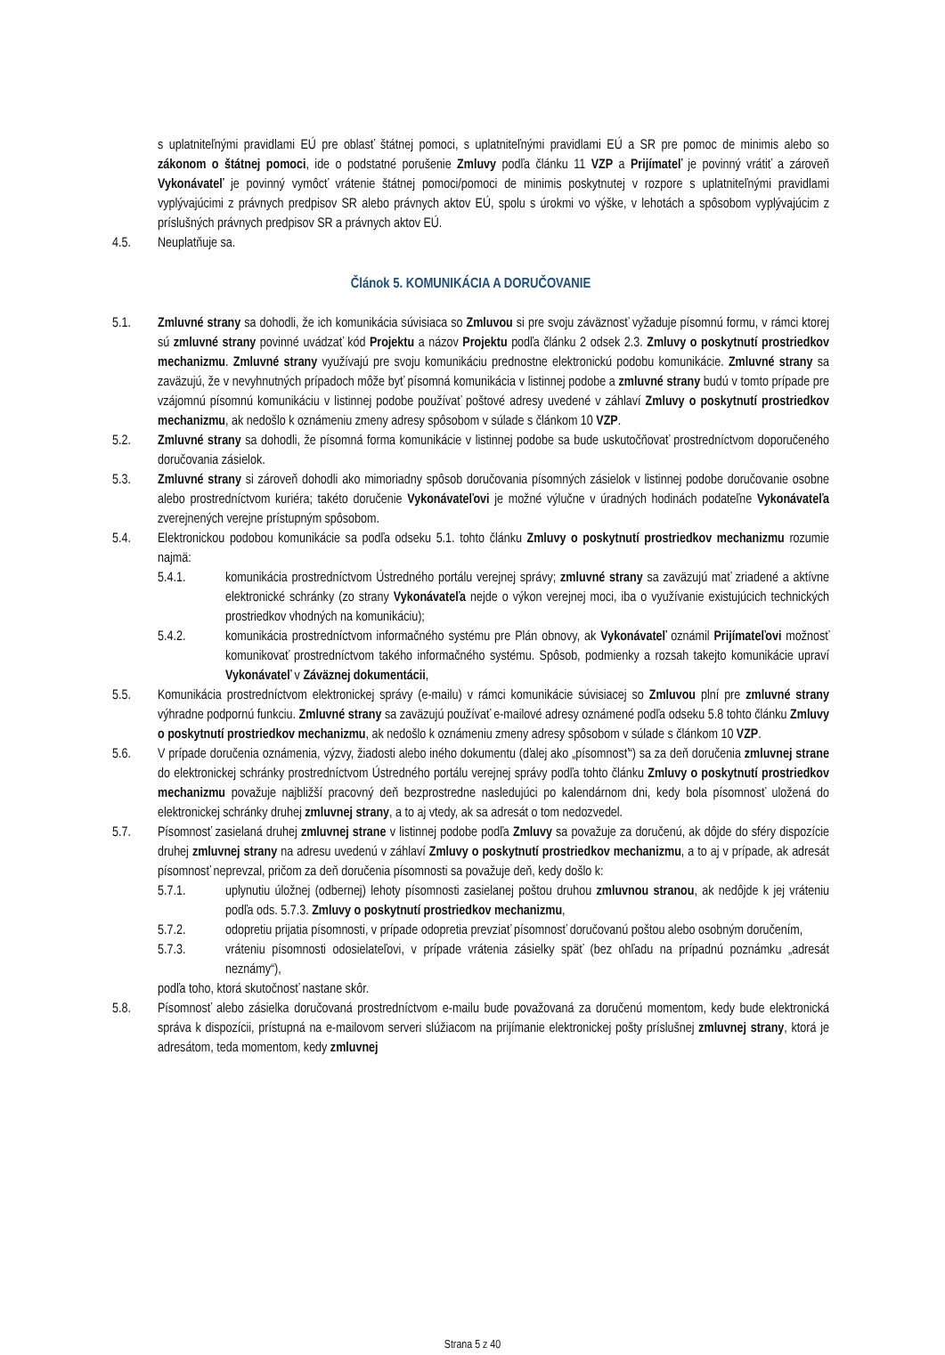s uplatniteľnými pravidlami EÚ pre oblasť štátnej pomoci, s uplatniteľnými pravidlami EÚ a SR pre pomoc de minimis alebo so zákonom o štátnej pomoci, ide o podstatné porušenie Zmluvy podľa článku 11 VZP a Prijímateľ je povinný vrátiť a zároveň Vykonávateľ je povinný vymôcť vrátenie štátnej pomoci/pomoci de minimis poskytnutej v rozpore s uplatniteľnými pravidlami vyplývajúcimi z právnych predpisov SR alebo právnych aktov EÚ, spolu s úrokmi vo výške, v lehotách a spôsobom vyplývajúcim z príslušných právnych predpisov SR a právnych aktov EÚ.
4.5. Neuplatňuje sa.
Článok 5. KOMUNIKÁCIA A DORUČOVANIE
5.1. Zmluvné strany sa dohodli, že ich komunikácia súvisiaca so Zmluvou si pre svoju záväznosť vyžaduje písomnú formu, v rámci ktorej sú zmluvné strany povinné uvádzať kód Projektu a názov Projektu podľa článku 2 odsek 2.3. Zmluvy o poskytnutí prostriedkov mechanizmu. Zmluvné strany využívajú pre svoju komunikáciu prednostne elektronickú podobu komunikácie. Zmluvné strany sa zaväzujú, že v nevyhnutných prípadoch môže byť písomná komunikácia v listinnej podobe a zmluvné strany budú v tomto prípade pre vzájomnú písomnú komunikáciu v listinnej podobe používať poštové adresy uvedené v záhlaví Zmluvy o poskytnutí prostriedkov mechanizmu, ak nedošlo k oznámeniu zmeny adresy spôsobom v súlade s článkom 10 VZP.
5.2. Zmluvné strany sa dohodli, že písomná forma komunikácie v listinnej podobe sa bude uskutočňovať prostredníctvom doporučeného doručovania zásielok.
5.3. Zmluvné strany si zároveň dohodli ako mimoriadny spôsob doručovania písomných zásielok v listinnej podobe doručovanie osobne alebo prostredníctvom kuriéra; takéto doručenie Vykonávateľovi je možné výlučne v úradných hodinách podateľne Vykonávateľa zverejnených verejne prístupným spôsobom.
5.4. Elektronickou podobou komunikácie sa podľa odseku 5.1. tohto článku Zmluvy o poskytnutí prostriedkov mechanizmu rozumie najmä:
5.4.1. komunikácia prostredníctvom Ústredného portálu verejnej správy; zmluvné strany sa zaväzujú mať zriadené a aktívne elektronické schránky (zo strany Vykonávateľa nejde o výkon verejnej moci, iba o využívanie existujúcich technických prostriedkov vhodných na komunikáciu);
5.4.2. komunikácia prostredníctvom informačného systému pre Plán obnovy, ak Vykonávateľ oznámil Prijímateľovi možnosť komunikovať prostredníctvom takého informačného systému. Spôsob, podmienky a rozsah takejto komunikácie upraví Vykonávateľ v Záväznej dokumentácii,
5.5. Komunikácia prostredníctvom elektronickej správy (e-mailu) v rámci komunikácie súvisiacej so Zmluvou plní pre zmluvné strany výhradne podpornú funkciu. Zmluvné strany sa zaväzujú používať e-mailové adresy oznámené podľa odseku 5.8 tohto článku Zmluvy o poskytnutí prostriedkov mechanizmu, ak nedošlo k oznámeniu zmeny adresy spôsobom v súlade s článkom 10 VZP.
5.6. V prípade doručenia oznámenia, výzvy, žiadosti alebo iného dokumentu (ďalej ako „písomnosť“) sa za deň doručenia zmluvnej strane do elektronickej schránky prostredníctvom Ústredného portálu verejnej správy podľa tohto článku Zmluvy o poskytnutí prostriedkov mechanizmu považuje najbližší pracovný deň bezprostredne nasledujúci po kalendárnom dni, kedy bola písomnosť uložená do elektronickej schránky druhej zmluvnej strany, a to aj vtedy, ak sa adresát o tom nedozvedel.
5.7. Písomnosť zasielaná druhej zmluvnej strane v listinnej podobe podľa Zmluvy sa považuje za doručenú, ak dôjde do sféry dispozície druhej zmluvnej strany na adresu uvedenú v záhlaví Zmluvy o poskytnutí prostriedkov mechanizmu, a to aj v prípade, ak adresát písomnosť neprevzal, pričom za deň doručenia písomnosti sa považuje deň, kedy došlo k:
5.7.1. uplynutiu úložnej (odbernej) lehoty písomnosti zasielanej poštou druhou zmluvnou stranou, ak nedôjde k jej vráteniu podľa ods. 5.7.3. Zmluvy o poskytnutí prostriedkov mechanizmu,
5.7.2. odopretiu prijatia písomnosti, v prípade odopretia prevziať písomnosť doručovanú poštou alebo osobným doručením,
5.7.3. vráteniu písomnosti odosielateľovi, v prípade vrátenia zásielky späť (bez ohľadu na prípadnú poznámku „adresát neznámy“),
podľa toho, ktorá skutočnosť nastane skôr.
5.8. Písomnosť alebo zásielka doručovaná prostredníctvom e-mailu bude považovaná za doručenú momentom, kedy bude elektronická správa k dispozícii, prístupná na e-mailovom serveri slúžiacom na prijímanie elektronickej pošty príslušnej zmluvnej strany, ktorá je adresátom, teda momentom, kedy zmluvnej
Strana 5 z 40